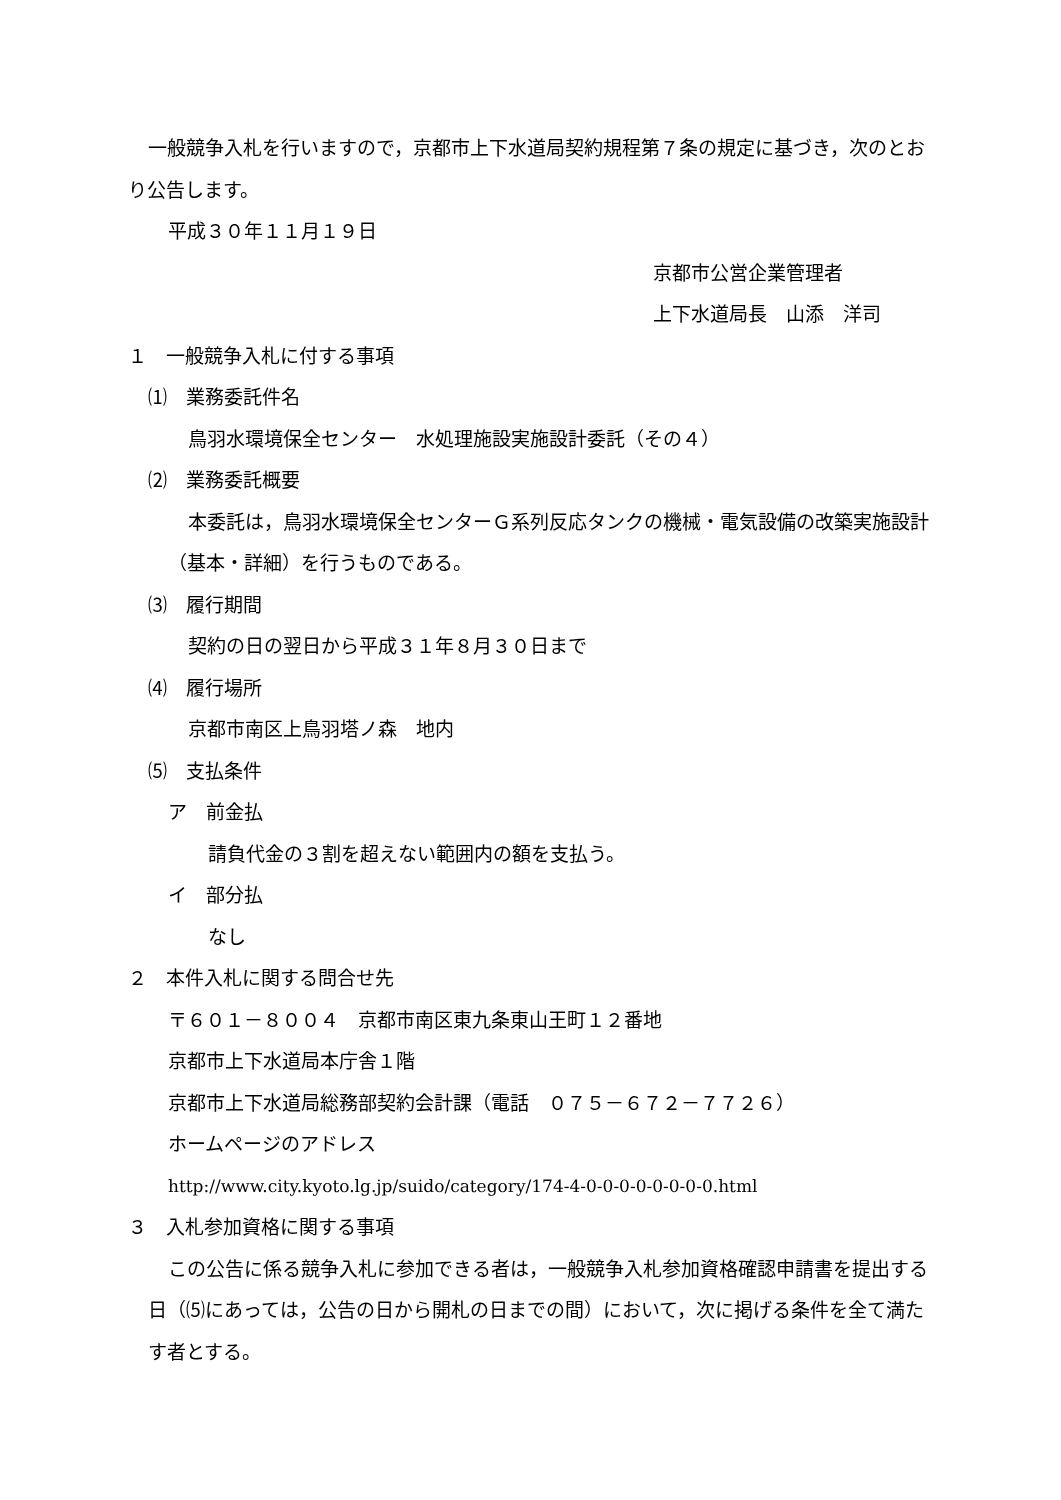一般競争入札を行いますので，京都市上下水道局契約規程第７条の規定に基づき，次のとおり公告します。
平成３０年１１月１９日
京都市公営企業管理者
上下水道局長　山添　洋司
１　一般競争入札に付する事項
⑴　業務委託件名
鳥羽水環境保全センター　水処理施設実施設計委託（その４）
⑵　業務委託概要
本委託は，鳥羽水環境保全センターＧ系列反応タンクの機械・電気設備の改築実施設計（基本・詳細）を行うものである。
⑶　履行期間
契約の日の翌日から平成３１年８月３０日まで
⑷　履行場所
京都市南区上鳥羽塔ノ森　地内
⑸　支払条件
ア　前金払
請負代金の３割を超えない範囲内の額を支払う。
イ　部分払
なし
２　本件入札に関する問合せ先
〒６０１－８００４　京都市南区東九条東山王町１２番地
京都市上下水道局本庁舎１階
京都市上下水道局総務部契約会計課（電話　０７５－６７２－７７２６）
ホームページのアドレス
http://www.city.kyoto.lg.jp/suido/category/174-4-0-0-0-0-0-0-0-0.html
３　入札参加資格に関する事項
この公告に係る競争入札に参加できる者は，一般競争入札参加資格確認申請書を提出する日（⑸にあっては，公告の日から開札の日までの間）において，次に掲げる条件を全て満たす者とする。